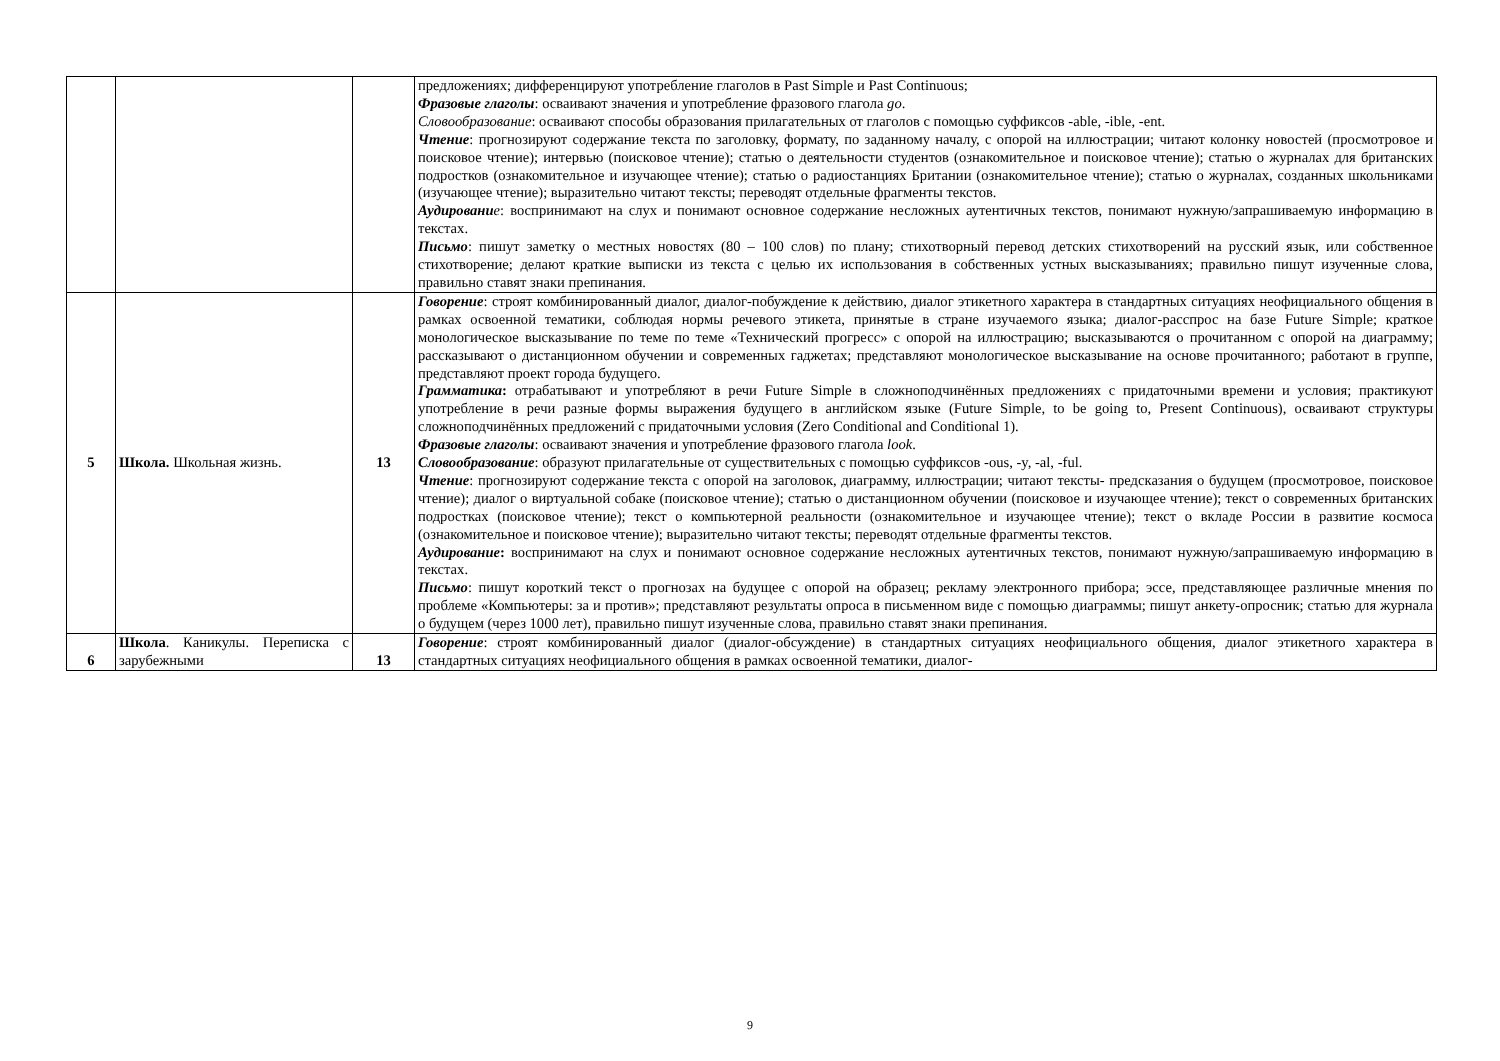| | | | предложениях; дифференцируют употребление глаголов в Past Simple и Past Continuous; Фразовые глаголы : осваивают значения и употребление фразового глагола go . Словообразование : осваивают способы образования прилагательных от глаголов с помощью суффиксов -able, -ible, -ent. Чтение : прогнозируют содержание текста по заголовку, формату, по заданному началу, с опорой на иллюстрации; читают колонку новостей (просмотровое и поисковое чтение); интервью (поисковое чтение); статью о деятельности студентов (ознакомительное и поисковое чтение); статью о журналах для британских подростков (ознакомительное и изучающее чтение); статью о радиостанциях Британии (ознакомительное чтение); статью о журналах, созданных школьниками (изучающее чтение); выразительно читают тексты; переводят отдельные фрагменты текстов. Аудировани е : воспринимают на слух и понимают основное содержание несложных аутентичных текстов, понимают нужную/запрашиваемую информацию в текстах. Письмо : пишут заметку о местных новостях (80 – 100 слов) по плану; стихотворный перевод детских стихотворений на русский язык, или собственное стихотворение; делают краткие выписки из текста с целью их использования в собственных устных высказываниях; правильно пишут изученные слова, правильно ставят знаки препинания. |
| 5 | Школа. Школьная жизнь. | 13 | Говорение : строят комбинированный диалог, диалог-побуждение к действию, диалог этикетного характера в стандартных ситуациях неофициального общения в рамках освоенной тематики, соблюдая нормы речевого этикета, принятые в стране изучаемого языка; диалог-расспрос на базе Future Simple; краткое монологическое высказывание по теме по теме «Технический прогресс» с опорой на иллюстрацию; высказываются о прочитанном с опорой на диаграмму; рассказывают о дистанционном обучении и современных гаджетах; представляют монологическое высказывание на основе прочитанного; работают в группе, представляют проект города будущего. Грамматика : отрабатывают и употребляют в речи Future Simple в сложноподчинённых предложениях с придаточными времени и условия; практикуют употребление в речи разные формы выражения будущего в английском языке (Future Simple, to be going to, Present Continuous), осваивают структуры сложноподчинённых предложений с придаточными условия (Zero Conditional and Conditional 1). Фразовые глаголы : осваивают значения и употребление фразового глагола look . Словообразование : образуют прилагательные от существительных с помощью суффиксов -ous, -y, -al, -ful. Чтение : прогнозируют содержание текста с опорой на заголовок, диаграмму, иллюстрации; читают тексты- предсказания о будущем (просмотровое, поисковое чтение); диалог о виртуальной собаке (поисковое чтение); статью о дистанционном обучении (поисковое и изучающее чтение); текст о современных британских подростках (поисковое чтение); текст о компьютерной реальности (ознакомительное и изучающее чтение); текст о вкладе России в развитие космоса (ознакомительное и поисковое чтение); выразительно читают тексты; переводят отдельные фрагменты текстов. Аудирование : воспринимают на слух и понимают основное содержание несложных аутентичных текстов, понимают нужную/запрашиваемую информацию в текстах. Письмо : пишут короткий текст о прогнозах на будущее с опорой на образец; рекламу электронного прибора; эссе, представляющее различные мнения по проблеме «Компьютеры: за и против»; представляют результаты опроса в письменном виде с помощью диаграммы; пишут анкету-опросник; статью для журнала о будущем (через 1000 лет), правильно пишут изученные слова, правильно ставят знаки препинания. |
| 6 | Школа . Каникулы. Переписка с зарубежными | 13 | Говорение : строят комбинированный диалог (диалог-обсуждение) в стандартных ситуациях неофициального общения, диалог этикетного характера в стандартных ситуациях неофициального общения в рамках освоенной тематики, диалог- |
9